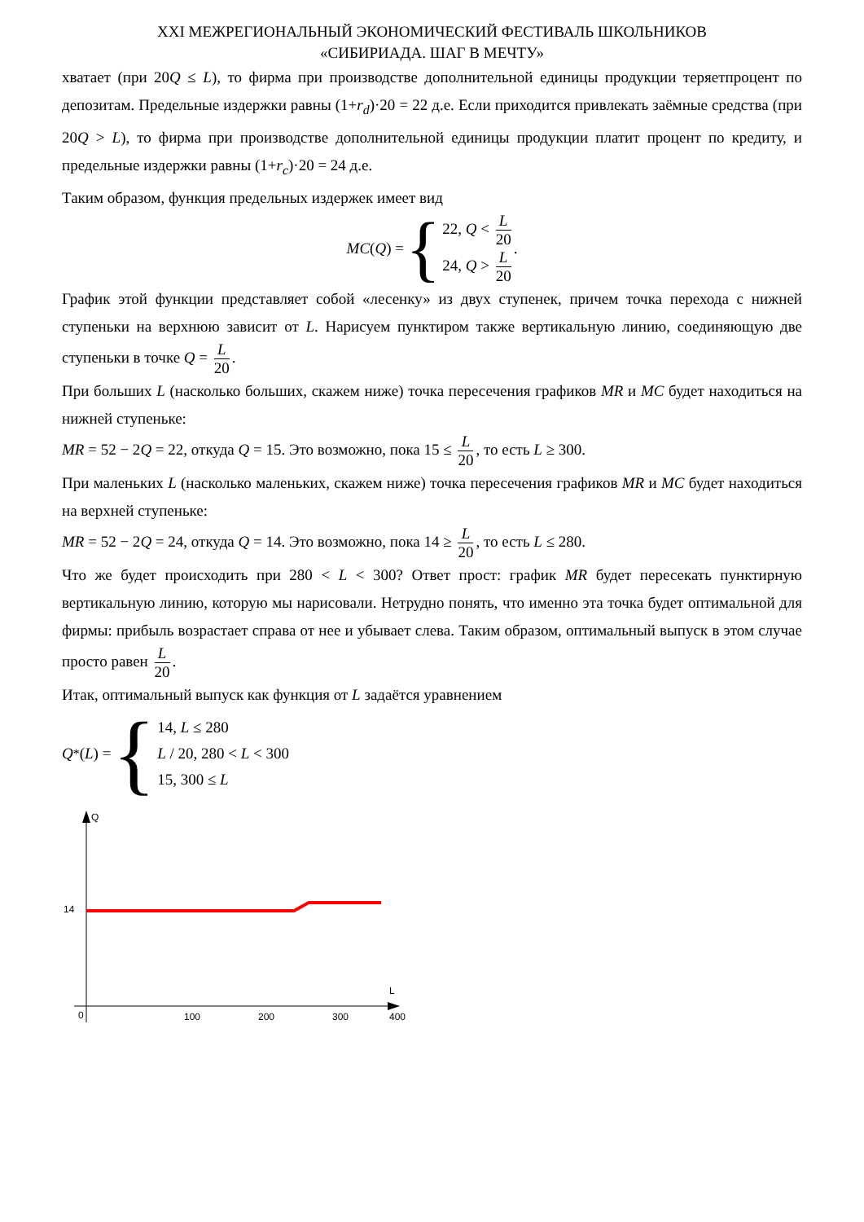XXI МЕЖРЕГИОНАЛЬНЫЙ ЭКОНОМИЧЕСКИЙ ФЕСТИВАЛЬ ШКОЛЬНИКОВ
«СИБИРИАДА. ШАГ В МЕЧТУ»
хватает (при 20Q ≤ L), то фирма при производстве дополнительной единицы продукции теряетпроцент по депозитам. Предельные издержки равны (1+r<sub>d</sub>)·20 = 22 д.е. Если приходится привлекать заёмные средства (при 20Q > L), то фирма при производстве дополнительной единицы продукции платит процент по кредиту, и предельные издержки равны (1+r<sub>c</sub>)·20 = 24 д.е.
Таким образом, функция предельных издержек имеет вид
MC (Q) = { 22, Q < L 20
24, Q > L 20.
График этой функции представляет собой «лесенку» из двух ступенек, причем точка перехода с нижней ступеньки на верхнюю зависит от L. Нарисуем пунктиром также вертикальную линию, соединяющую две ступеньки в точке Q = L 20.
При больших L (насколько больших, скажем ниже) точка пересечения графиков MR и MC будет находиться на нижней ступеньке:
MR = 52 − 2Q = 22, откуда Q = 15. Это возможно, пока 15 ≤ L 20, то есть L ≥ 300.
При маленьких L (насколько маленьких, скажем ниже) точка пересечения графиков MR и MC будет находиться на верхней ступеньке:
MR = 52 − 2Q = 24, откуда Q = 14. Это возможно, пока 14 ≥ L 20, то есть L ≤ 280.
Что же будет происходить при 280 < L < 300? Ответ прост: график MR будет пересекать пунктирную вертикальную линию, которую мы нарисовали. Нетрудно понять, что именно эта точка будет оптимальной для фирмы: прибыль возрастает справа от нее и убывает слева. Таким образом, оптимальный выпуск в этом случае просто равен L 20.
Итак, оптимальный выпуск как функция от L задаётся уравнением
Q<sup>*</sup>(L) = { 14, L ≤ 280
L / 20, 280 < L < 300
15, 300 ≤ L
Q
L
14
0
100
200
300
400